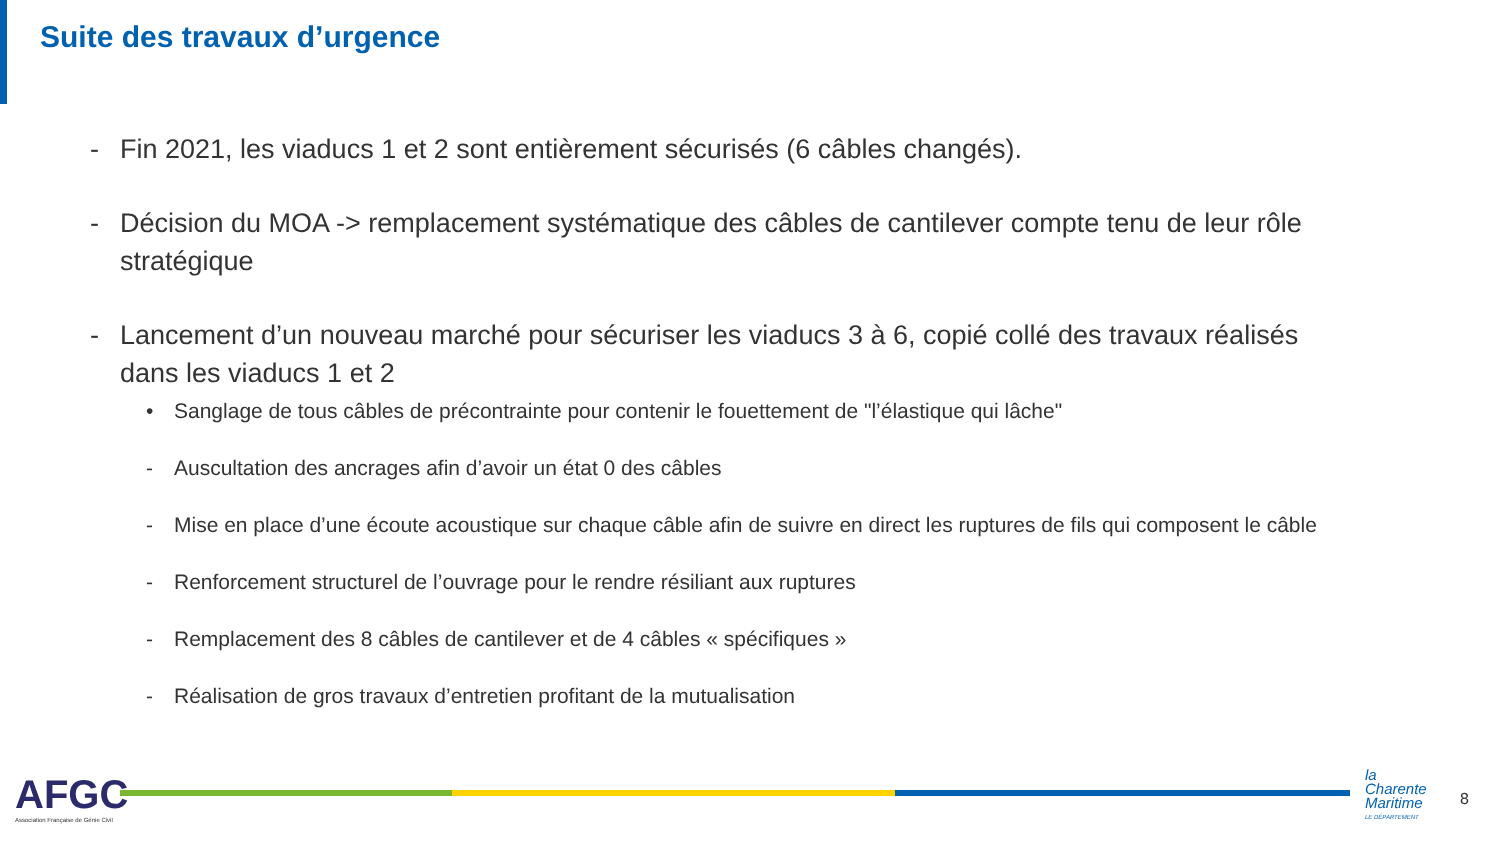Suite des travaux d’urgence
- Fin 2021, les viaducs 1 et 2 sont entièrement sécurisés (6 câbles changés).
- Décision du MOA -> remplacement systématique des câbles de cantilever compte tenu de leur rôle stratégique
- Lancement d’un nouveau marché pour sécuriser les viaducs 3 à 6, copié collé des travaux réalisés dans les viaducs 1 et 2
• Sanglage de tous câbles de précontrainte pour contenir le fouettement de "l’élastique qui lâche"
- Auscultation des ancrages afin d’avoir un état 0 des câbles
- Mise en place d’une écoute acoustique sur chaque câble afin de suivre en direct les ruptures de fils qui composent le câble
- Renforcement structurel de l’ouvrage pour le rendre résiliant aux ruptures
- Remplacement des 8 câbles de cantilever et de 4 câbles « spécifiques »
- Réalisation de gros travaux d’entretien profitant de la mutualisation
AFGC
Association Française de Génie Civil
la
Charente
Maritime
LE DÉPARTEMENT
8